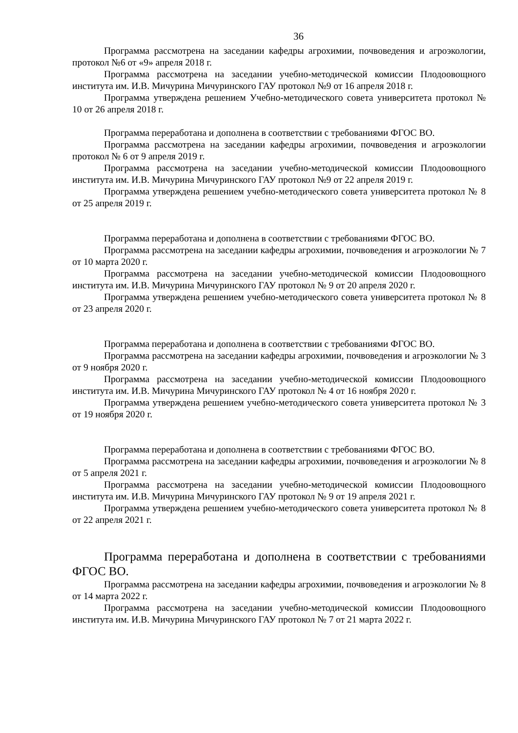36
Программа рассмотрена на заседании кафедры агрохимии, почвоведения и агроэкологии, протокол №6 от «9» апреля 2018 г.
Программа рассмотрена на заседании учебно-методической комиссии Плодоовощного института им. И.В. Мичурина Мичуринского ГАУ протокол №9 от 16 апреля 2018 г.
Программа утверждена решением Учебно-методического совета университета протокол № 10 от 26 апреля 2018 г.
Программа переработана и дополнена в соответствии с требованиями ФГОС ВО.
Программа рассмотрена на заседании кафедры агрохимии, почвоведения и агроэкологии протокол № 6 от 9 апреля 2019 г.
Программа рассмотрена на заседании учебно-методической комиссии Плодоовощного института им. И.В. Мичурина Мичуринского ГАУ протокол №9 от 22 апреля 2019 г.
Программа утверждена решением учебно-методического совета университета протокол № 8 от 25 апреля 2019 г.
Программа переработана и дополнена в соответствии с требованиями ФГОС ВО.
Программа рассмотрена на заседании кафедры агрохимии, почвоведения и агроэкологии № 7 от 10 марта 2020 г.
Программа рассмотрена на заседании учебно-методической комиссии Плодоовощного института им. И.В. Мичурина Мичуринского ГАУ протокол № 9 от 20 апреля 2020 г.
Программа утверждена решением учебно-методического совета университета протокол № 8 от 23 апреля 2020 г.
Программа переработана и дополнена в соответствии с требованиями ФГОС ВО.
Программа рассмотрена на заседании кафедры агрохимии, почвоведения и агроэкологии № 3 от 9 ноября 2020 г.
Программа рассмотрена на заседании учебно-методической комиссии Плодоовощного института им. И.В. Мичурина Мичуринского ГАУ протокол № 4 от 16 ноября 2020 г.
Программа утверждена решением учебно-методического совета университета протокол № 3 от 19 ноября 2020 г.
Программа переработана и дополнена в соответствии с требованиями ФГОС ВО.
Программа рассмотрена на заседании кафедры агрохимии, почвоведения и агроэкологии № 8 от 5 апреля 2021 г.
Программа рассмотрена на заседании учебно-методической комиссии Плодоовощного института им. И.В. Мичурина Мичуринского ГАУ протокол № 9 от 19 апреля 2021 г.
Программа утверждена решением учебно-методического совета университета протокол № 8 от 22 апреля 2021 г.
Программа переработана и дополнена в соответствии с требованиями ФГОС ВО.
Программа рассмотрена на заседании кафедры агрохимии, почвоведения и агроэкологии № 8 от 14 марта 2022 г.
Программа рассмотрена на заседании учебно-методической комиссии Плодоовощного института им. И.В. Мичурина Мичуринского ГАУ протокол № 7 от 21 марта 2022 г.